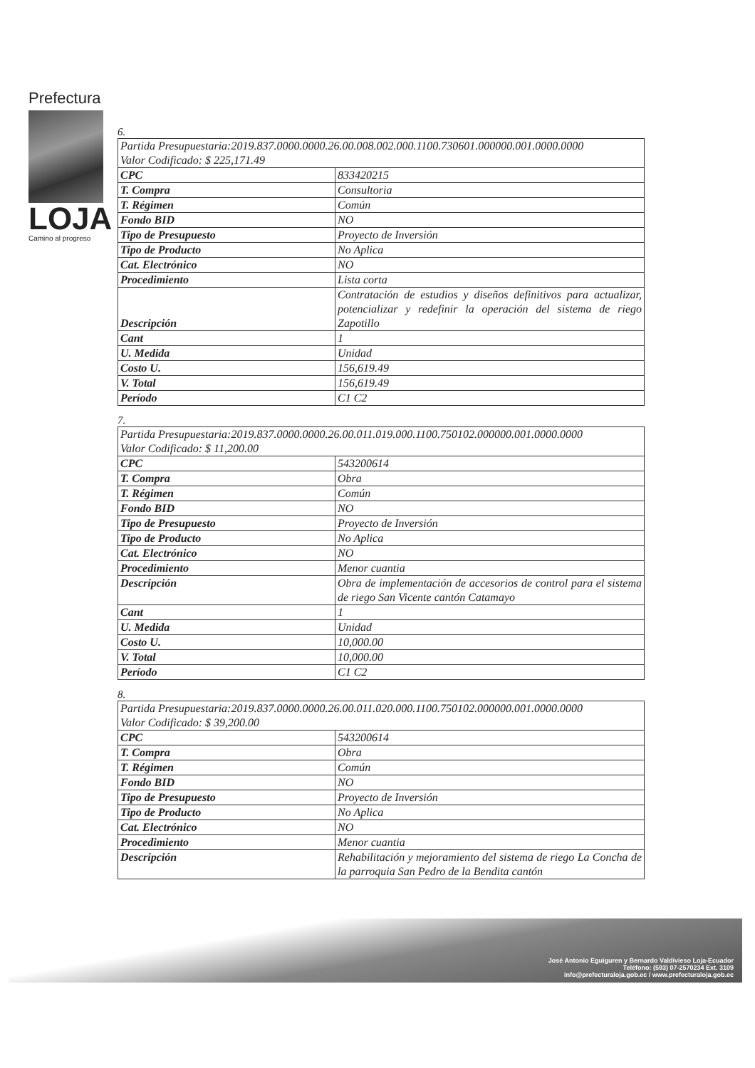Prefectura
LOJA
Camino al progreso
6.
| Partida Presupuestaria:2019.837.0000.0000.26.00.008.002.000.1100.730601.000000.001.0000.0000 Valor Codificado: $ 225,171.49 | |
| CPC | 833420215 |
| T. Compra | Consultoria |
| T. Régimen | Común |
| Fondo BID | NO |
| Tipo de Presupuesto | Proyecto de Inversión |
| Tipo de Producto | No Aplica |
| Cat. Electrónico | NO |
| Procedimiento | Lista corta |
| Descripción | Contratación de estudios y diseños definitivos para actualizar, potencializar y redefinir la operación del sistema de riego Zapotillo |
| Cant | 1 |
| U. Medida | Unidad |
| Costo U. | 156,619.49 |
| V. Total | 156,619.49 |
| Período | C1 C2 |
7.
| Partida Presupuestaria:2019.837.0000.0000.26.00.011.019.000.1100.750102.000000.001.0000.0000 Valor Codificado: $ 11,200.00 | |
| CPC | 543200614 |
| T. Compra | Obra |
| T. Régimen | Común |
| Fondo BID | NO |
| Tipo de Presupuesto | Proyecto de Inversión |
| Tipo de Producto | No Aplica |
| Cat. Electrónico | NO |
| Procedimiento | Menor cuantia |
| Descripción | Obra de implementación de accesorios de control para el sistema de riego San Vicente cantón Catamayo |
| Cant | 1 |
| U. Medida | Unidad |
| Costo U. | 10,000.00 |
| V. Total | 10,000.00 |
| Período | C1 C2 |
8.
| Partida Presupuestaria:2019.837.0000.0000.26.00.011.020.000.1100.750102.000000.001.0000.0000 Valor Codificado: $ 39,200.00 | |
| CPC | 543200614 |
| T. Compra | Obra |
| T. Régimen | Común |
| Fondo BID | NO |
| Tipo de Presupuesto | Proyecto de Inversión |
| Tipo de Producto | No Aplica |
| Cat. Electrónico | NO |
| Procedimiento | Menor cuantia |
| Descripción | Rehabilitación y mejoramiento del sistema de riego La Concha de la parroquia San Pedro de la Bendita cantón |
José Antonio Eguiguren y Bernardo Valdivieso Loja-Ecuador
Teléfono: (593) 07-2570234 Ext. 3109
info@prefecturaloja.gob.ec / www.prefecturaloja.gob.ec